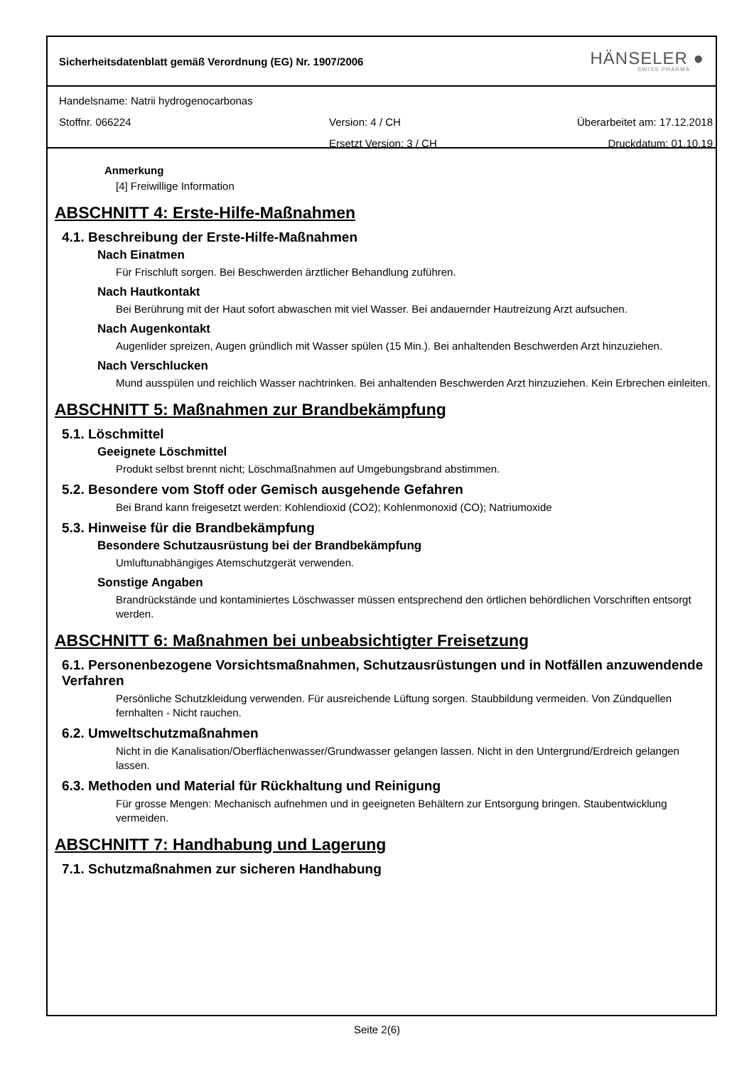Sicherheitsdatenblatt gemäß Verordnung (EG) Nr. 1907/2006
HÄNSELER ●
SWISS PHARMA
Handelsname: Natrii hydrogenocarbonas
Stoffnr. 066224 Version: 4 / CH Überarbeitet am: 17.12.2018
Ersetzt Version: 3 / CH Druckdatum: 01.10.19
Anmerkung
[4] Freiwillige Information
ABSCHNITT 4: Erste-Hilfe-Maßnahmen
4.1. Beschreibung der Erste-Hilfe-Maßnahmen
Nach Einatmen
Für Frischluft sorgen. Bei Beschwerden ärztlicher Behandlung zuführen.
Nach Hautkontakt
Bei Berührung mit der Haut sofort abwaschen mit viel Wasser. Bei andauernder Hautreizung Arzt aufsuchen.
Nach Augenkontakt
Augenlider spreizen, Augen gründlich mit Wasser spülen (15 Min.). Bei anhaltenden Beschwerden Arzt hinzuziehen.
Nach Verschlucken
Mund ausspülen und reichlich Wasser nachtrinken. Bei anhaltenden Beschwerden Arzt hinzuziehen. Kein Erbrechen einleiten.
ABSCHNITT 5: Maßnahmen zur Brandbekämpfung
5.1. Löschmittel
Geeignete Löschmittel
Produkt selbst brennt nicht; Löschmaßnahmen auf Umgebungsbrand abstimmen.
5.2. Besondere vom Stoff oder Gemisch ausgehende Gefahren
Bei Brand kann freigesetzt werden: Kohlendioxid (CO2); Kohlenmonoxid (CO); Natriumoxide
5.3. Hinweise für die Brandbekämpfung
Besondere Schutzausrüstung bei der Brandbekämpfung
Umluftunabhängiges Atemschutzgerät verwenden.
Sonstige Angaben
Brandrückstände und kontaminiertes Löschwasser müssen entsprechend den örtlichen behördlichen Vorschriften entsorgt werden.
ABSCHNITT 6: Maßnahmen bei unbeabsichtigter Freisetzung
6.1. Personenbezogene Vorsichtsmaßnahmen, Schutzausrüstungen und in Notfällen anzuwendende Verfahren
Persönliche Schutzkleidung verwenden. Für ausreichende Lüftung sorgen. Staubbildung vermeiden. Von Zündquellen fernhalten - Nicht rauchen.
6.2. Umweltschutzmaßnahmen
Nicht in die Kanalisation/Oberflächenwasser/Grundwasser gelangen lassen. Nicht in den Untergrund/Erdreich gelangen lassen.
6.3. Methoden und Material für Rückhaltung und Reinigung
Für grosse Mengen: Mechanisch aufnehmen und in geeigneten Behältern zur Entsorgung bringen. Staubentwicklung vermeiden.
ABSCHNITT 7: Handhabung und Lagerung
7.1. Schutzmaßnahmen zur sicheren Handhabung
Seite 2(6)